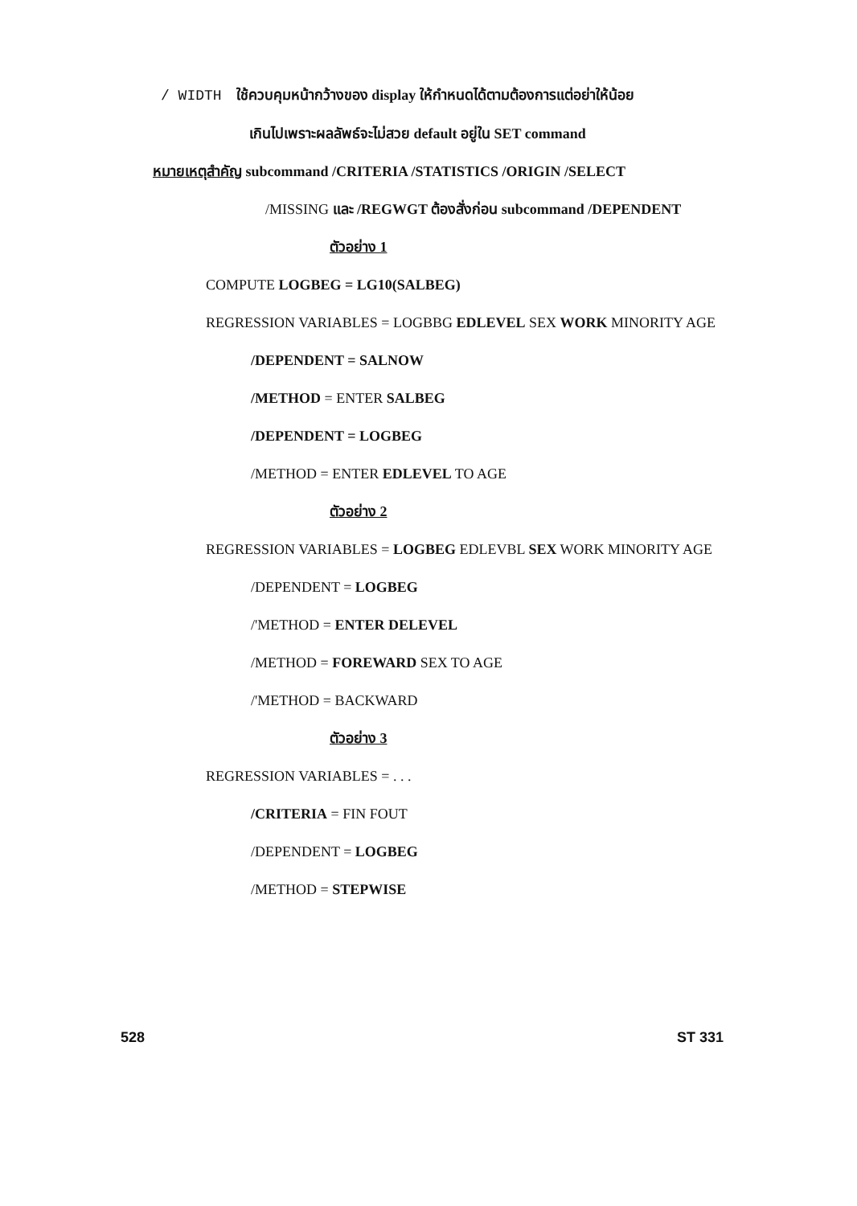/ WIDTH ใช้ควบคุมหน้ากว้างของ display ให้กำหนดได้ตามต้องการแต่อย่าให้น้อย
เกินไปเพราะผลลัพธ์จะไม่สวย default อยู่ใน SET command
หมายเหตุสำคัญ subcommand /CRITERIA /STATISTICS /ORIGIN /SELECT
/MISSING และ /REGWGT ต้องสั่งก่อน subcommand /DEPENDENT
ตัวอย่าง 1
COMPUTE LOGBEG = LG10(SALBEG)
REGRESSION VARIABLES = LOGBBG EDLEVEL SEX WORK MINORITY AGE
/DEPENDENT = SALNOW
/METHOD = ENTER SALBEG
/DEPENDENT = LOGBEG
/METHOD = ENTER EDLEVEL TO AGE
ตัวอย่าง 2
REGRESSION VARIABLES = LOGBEG EDLEVBL SEX WORK MINORITY AGE
/DEPENDENT = LOGBEG
/'METHOD = ENTER DELEVEL
/METHOD = FOREWARD SEX TO AGE
/'METHOD = BACKWARD
ตัวอย่าง 3
REGRESSION VARIABLES = . . .
/CRITERIA = FIN FOUT
/DEPENDENT = LOGBEG
/METHOD = STEPWISE
528 ST 331